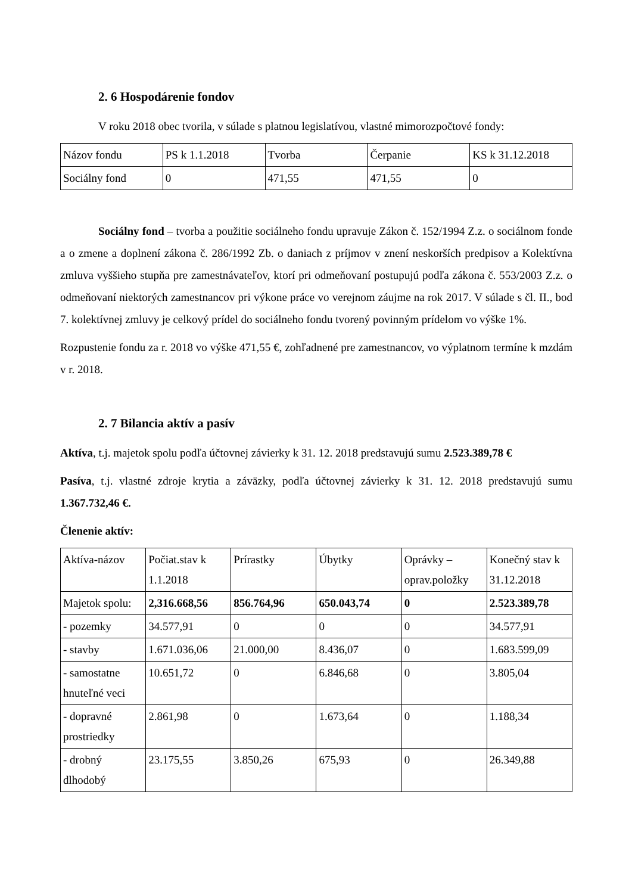2. 6 Hospodárenie fondov
V roku 2018 obec tvorila, v súlade s platnou legislatívou, vlastné mimorozpočtové fondy:
| Názov fondu | PS k 1.1.2018 | Tvorba | Čerpanie | KS k 31.12.2018 |
| Sociálny fond | 0 | 471,55 | 471,55 | 0 |
Sociálny fond – tvorba a použitie sociálneho fondu upravuje Zákon č. 152/1994 Z.z. o sociálnom fonde a o zmene a doplnení zákona č. 286/1992 Zb. o daniach z príjmov v znení neskorších predpisov a Kolektívna zmluva vyššieho stupňa pre zamestnávateľov, ktorí pri odmeňovaní postupujú podľa zákona č. 553/2003 Z.z. o odmeňovaní niektorých zamestnancov pri výkone práce vo verejnom záujme na rok 2017. V súlade s čl. II., bod 7. kolektívnej zmluvy je celkový prídel do sociálneho fondu tvorený povinným prídelom vo výške 1%.
Rozpustenie fondu za r. 2018 vo výške 471,55 €, zohľadnené pre zamestnancov, vo výplatnom termíne k mzdám v r. 2018.
2. 7 Bilancia aktív a pasív
Aktíva, t.j. majetok spolu podľa účtovnej závierky k 31. 12. 2018 predstavujú sumu 2.523.389,78 €
Pasíva, t.j. vlastné zdroje krytia a záväzky, podľa účtovnej závierky k 31. 12. 2018 predstavujú sumu 1.367.732,46 €.
Členenie aktív:
| Aktíva-názov | Počiat.stav k 1.1.2018 | Prírastky | Úbytky | Oprávky – oprav.položky | Konečný stav k 31.12.2018 |
| Majetok spolu: | 2,316.668,56 | 856.764,96 | 650.043,74 | 0 | 2.523.389,78 |
| - pozemky | 34.577,91 | 0 | 0 | 0 | 34.577,91 |
| - stavby | 1.671.036,06 | 21.000,00 | 8.436,07 | 0 | 1.683.599,09 |
| - samostatne hnuteľné veci | 10.651,72 | 0 | 6.846,68 | 0 | 3.805,04 |
| - dopravné prostriedky | 2.861,98 | 0 | 1.673,64 | 0 | 1.188,34 |
| - drobný dlhodobý | 23.175,55 | 3.850,26 | 675,93 | 0 | 26.349,88 |